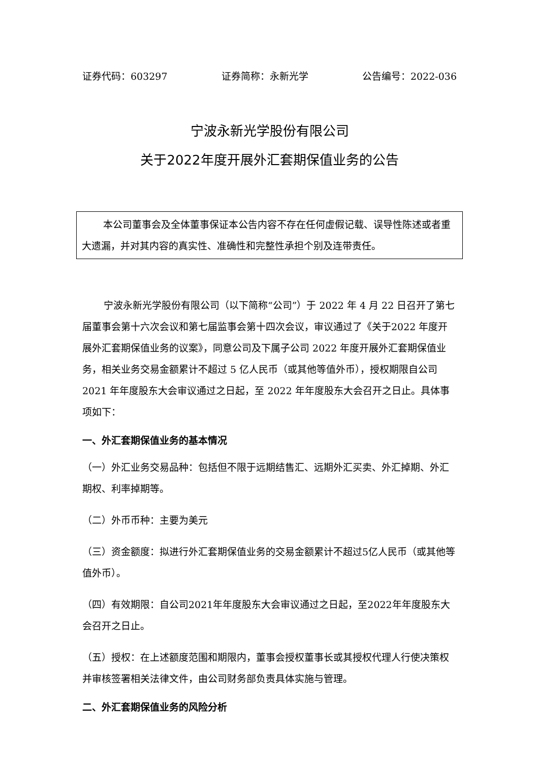证券代码：603297 证券简称：永新光学 公告编号：2022-036
宁波永新光学股份有限公司
关于2022年度开展外汇套期保值业务的公告
本公司董事会及全体董事保证本公告内容不存在任何虚假记载、误导性陈述或者重大遗漏，并对其内容的真实性、准确性和完整性承担个别及连带责任。
宁波永新光学股份有限公司（以下简称“公司”）于 2022 年 4 月 22 日召开了第七届董事会第十六次会议和第七届监事会第十四次会议，审议通过了《关于2022 年度开展外汇套期保值业务的议案》，同意公司及下属子公司 2022 年度开展外汇套期保值业务，相关业务交易金额累计不超过 5 亿人民币（或其他等值外币），授权期限自公司 2021 年年度股东大会审议通过之日起，至 2022 年年度股东大会召开之日止。具体事项如下：
一、外汇套期保值业务的基本情况
（一）外汇业务交易品种：包括但不限于远期结售汇、远期外汇买卖、外汇掉期、外汇期权、利率掉期等。
（二）外币币种：主要为美元
（三）资金额度：拟进行外汇套期保值业务的交易金额累计不超过5亿人民币（或其他等值外币）。
（四）有效期限：自公司2021年年度股东大会审议通过之日起，至2022年年度股东大会召开之日止。
（五）授权：在上述额度范围和期限内，董事会授权董事长或其授权代理人行使决策权并审核签署相关法律文件，由公司财务部负责具体实施与管理。
二、外汇套期保值业务的风险分析